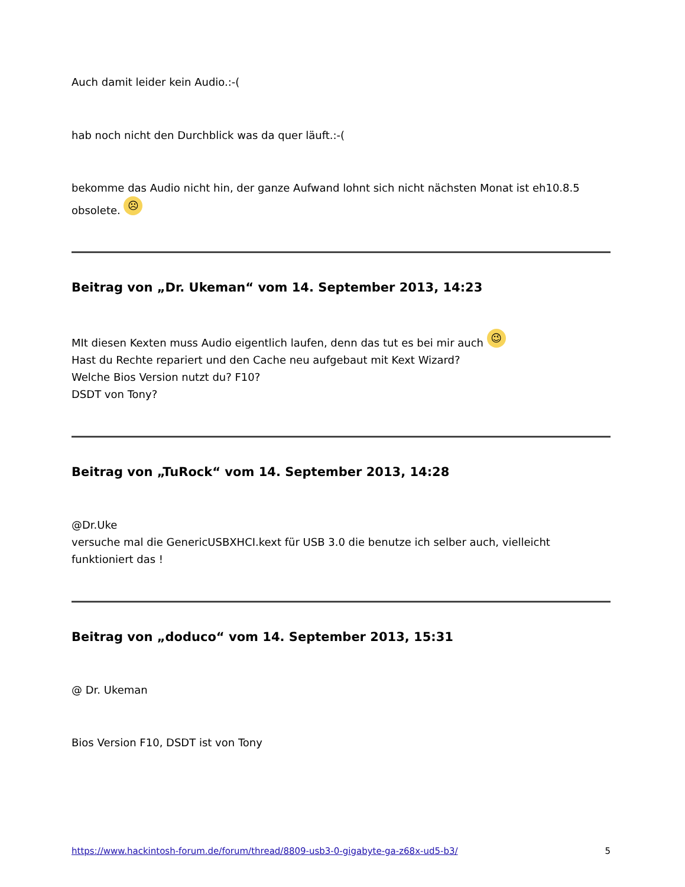Auch damit leider kein Audio.:-(
hab noch nicht den Durchblick was da quer läuft.:-(
bekomme das Audio nicht hin, der ganze Aufwand lohnt sich nicht nächsten Monat ist eh10.8.5 obsolete. ☹
Beitrag von „Dr. Ukeman“ vom 14. September 2013, 14:23
MIt diesen Kexten muss Audio eigentlich laufen, denn das tut es bei mir auch 😉
Hast du Rechte repariert und den Cache neu aufgebaut mit Kext Wizard?
Welche Bios Version nutzt du? F10?
DSDT von Tony?
Beitrag von „TuRock“ vom 14. September 2013, 14:28
@Dr.Uke
versuche mal die GenericUSBXHCI.kext für USB 3.0 die benutze ich selber auch, vielleicht funktioniert das !
Beitrag von „doduco“ vom 14. September 2013, 15:31
@ Dr. Ukeman
Bios Version F10, DSDT ist von Tony
https://www.hackintosh-forum.de/forum/thread/8809-usb3-0-gigabyte-ga-z68x-ud5-b3/ 5